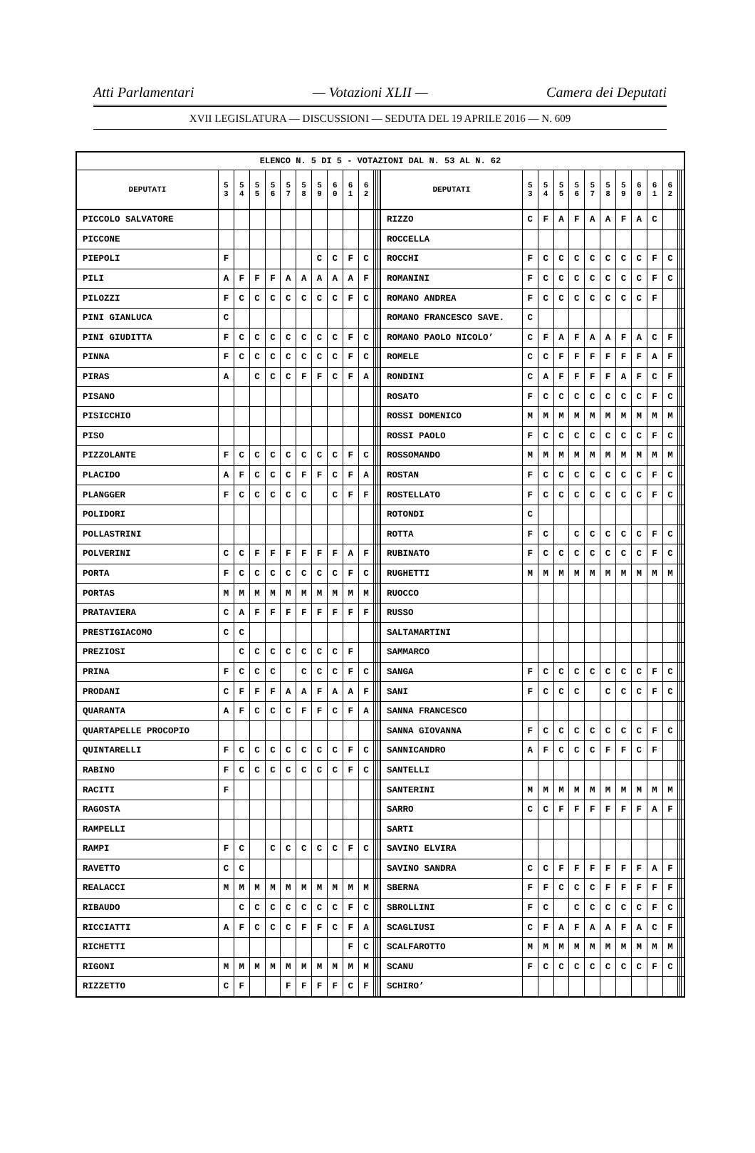Atti Parlamentari — Votazioni XLII — Camera dei Deputati
XVII LEGISLATURA — DISCUSSIONI — SEDUTA DEL 19 APRILE 2016 — N. 609
| ELENCO N. 5 DI 5 - VOTAZIONI DAL N. 53 AL N. 62 | | | | | | | | | | | | | | | | | | | | | | | | | | | |
| --- | --- | --- | --- | --- | --- | --- | --- | --- | --- | --- | --- | --- | --- | --- | --- | --- | --- | --- | --- | --- | --- | --- | --- | --- | --- | --- | --- |
| DEPUTATI | 5 3 | 5 4 | 5 5 | 5 6 | 5 7 | 5 8 | 5 9 | 6 0 | 6 1 | 6 2 | | | | DEPUTATI | 5 3 | 5 4 | 5 5 | 5 6 | 5 7 | 5 8 | 5 9 | 6 0 | 6 1 | 6 2 | | | |
| PICCOLO SALVATORE | | | | | | | | | | | | | | RIZZO | C | F | A | F | A | A | F | A | C | | | | |
| PICCONE | | | | | | | | | | | | | | ROCCELLA | | | | | | | | | | | | | |
| PIEPOLI | F | | | | | | C | C | F | C | | | | ROCCHI | F | C | C | C | C | C | C | C | F | C | | | |
| PILI | A | F | F | F | A | A | A | A | A | F | | | | ROMANINI | F | C | C | C | C | C | C | C | F | C | | | |
| PILOZZI | F | C | C | C | C | C | C | C | F | C | | | | ROMANO ANDREA | F | C | C | C | C | C | C | C | F | | | | |
| PINI GIANLUCA | C | | | | | | | | | | | | | ROMANO FRANCESCO SAVE. | C | | | | | | | | | | | | |
| PINI GIUDITTA | F | C | C | C | C | C | C | C | F | C | | | | ROMANO PAOLO NICOLO’ | C | F | A | F | A | A | F | A | C | F | | | |
| PINNA | F | C | C | C | C | C | C | C | F | C | | | | ROMELE | C | C | F | F | F | F | F | F | A | F | | | |
| PIRAS | A | | C | C | C | F | F | C | F | A | | | | RONDINI | C | A | F | F | F | F | A | F | C | F | | | |
| PISANO | | | | | | | | | | | | | | ROSATO | F | C | C | C | C | C | C | C | F | C | | | |
| PISICCHIO | | | | | | | | | | | | | | ROSSI DOMENICO | M | M | M | M | M | M | M | M | M | M | | | |
| PISO | | | | | | | | | | | | | | ROSSI PAOLO | F | C | C | C | C | C | C | C | F | C | | | |
| PIZZOLANTE | F | C | C | C | C | C | C | C | F | C | | | | ROSSOMANDO | M | M | M | M | M | M | M | M | M | M | | | |
| PLACIDO | A | F | C | C | C | F | F | C | F | A | | | | ROSTAN | F | C | C | C | C | C | C | C | F | C | | | |
| PLANGGER | F | C | C | C | C | C | | C | F | F | | | | ROSTELLATO | F | C | C | C | C | C | C | C | F | C | | | |
| POLIDORI | | | | | | | | | | | | | | ROTONDI | C | | | | | | | | | | | | |
| POLLASTRINI | | | | | | | | | | | | | | ROTTA | F | C | | C | C | C | C | C | F | C | | | |
| POLVERINI | C | C | F | F | F | F | F | F | A | F | | | | RUBINATO | F | C | C | C | C | C | C | C | F | C | | | |
| PORTA | F | C | C | C | C | C | C | C | F | C | | | | RUGHETTI | M | M | M | M | M | M | M | M | M | M | | | |
| PORTAS | M | M | M | M | M | M | M | M | M | M | | | | RUOCCO | | | | | | | | | | | | | |
| PRATAVIERA | C | A | F | F | F | F | F | F | F | F | | | | RUSSO | | | | | | | | | | | | | |
| PRESTIGIACOMO | C | C | | | | | | | | | | | | SALTAMARTINI | | | | | | | | | | | | | |
| PREZIOSI | | C | C | C | C | C | C | C | F | | | | | SAMMARCO | | | | | | | | | | | | | |
| PRINA | F | C | C | C | | C | C | C | F | C | | | | SANGA | F | C | C | C | C | C | C | C | F | C | | | |
| PRODANI | C | F | F | F | A | A | F | A | A | F | | | | SANI | F | C | C | C | | C | C | C | F | C | | | |
| QUARANTA | A | F | C | C | C | F | F | C | F | A | | | | SANNA FRANCESCO | | | | | | | | | | | | | |
| QUARTAPELLE PROCOPIO | | | | | | | | | | | | | | SANNA GIOVANNA | F | C | C | C | C | C | C | C | F | C | | | |
| QUINTARELLI | F | C | C | C | C | C | C | C | F | C | | | | SANNICANDRO | A | F | C | C | C | F | F | C | F | | | | |
| RABINO | F | C | C | C | C | C | C | C | F | C | | | | SANTELLI | | | | | | | | | | | | | |
| RACITI | F | | | | | | | | | | | | | SANTERINI | M | M | M | M | M | M | M | M | M | M | | | |
| RAGOSTA | | | | | | | | | | | | | | SARRO | C | C | F | F | F | F | F | F | A | F | | | |
| RAMPELLI | | | | | | | | | | | | | | SARTI | | | | | | | | | | | | | |
| RAMPI | F | C | | C | C | C | C | C | F | C | | | | SAVINO ELVIRA | | | | | | | | | | | | | |
| RAVETTO | C | C | | | | | | | | | | | | SAVINO SANDRA | C | C | F | F | F | F | F | F | A | F | | | |
| REALACCI | M | M | M | M | M | M | M | M | M | M | | | | SBERNA | F | F | C | C | C | F | F | F | F | F | | | |
| RIBAUDO | | C | C | C | C | C | C | C | F | C | | | | SBROLLINI | F | C | | C | C | C | C | C | F | C | | | |
| RICCIATTI | A | F | C | C | C | F | F | C | F | A | | | | SCAGLIUSI | C | F | A | F | A | A | F | A | C | F | | | |
| RICHETTI | | | | | | | | | F | C | | | | SCALFAROTTO | M | M | M | M | M | M | M | M | M | M | | | |
| RIGONI | M | M | M | M | M | M | M | M | M | M | | | | SCANU | F | C | C | C | C | C | C | C | F | C | | | |
| RIZZETTO | C | F | | | F | F | F | F | C | F | | | | SCHIRO’ | | | | | | | | | | | | | |